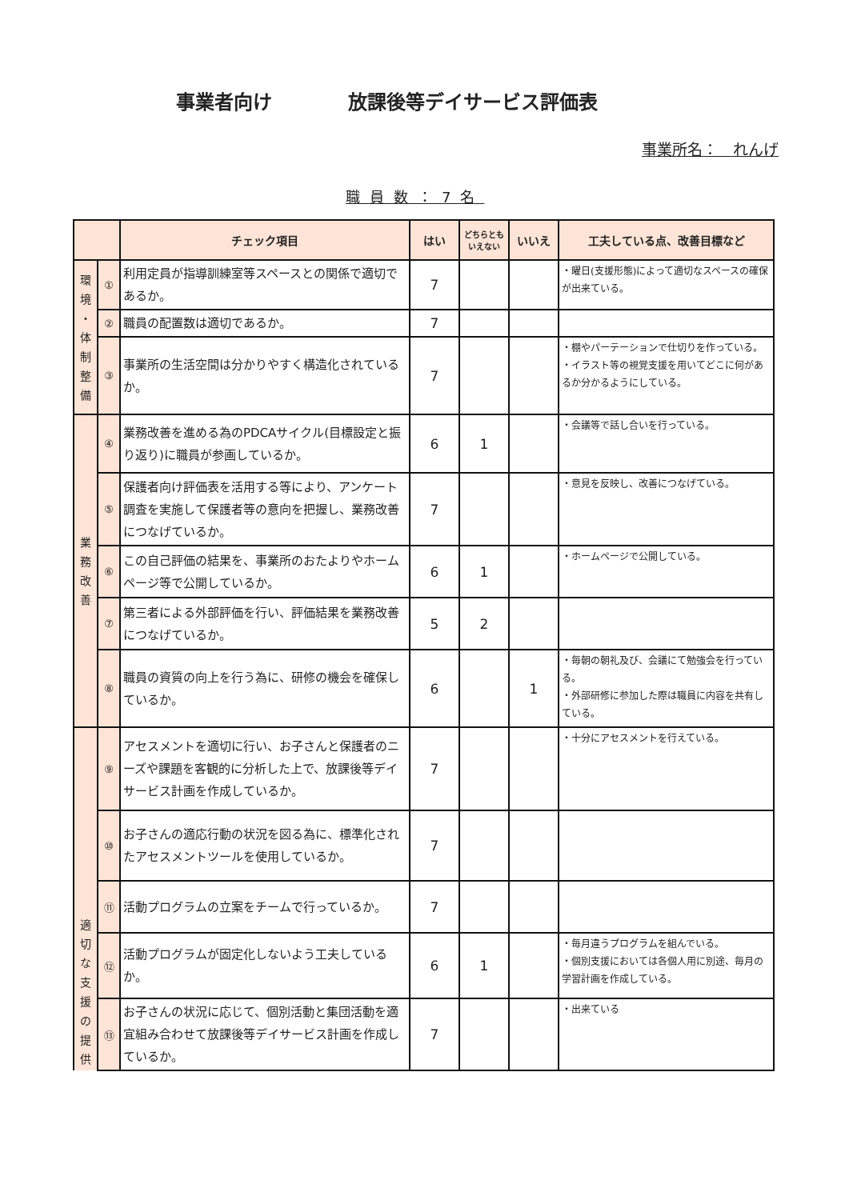事業者向け 放課後等デイサービス評価表
事業所名：　れんげ
職員数：7名
| | | チェック項目 | はい | どちらとも いえない | いいえ | 工夫している点、改善目標など |
| --- | --- | --- | --- | --- | --- | --- |
| 環 境 ・ 体 制 整 備 | ① | 利用定員が指導訓練室等スペースとの関係で適切であるか。 | 7 | | | ・曜日(支援形態)によって適切なスペースの確保が出来ている。 |
| | ② | 職員の配置数は適切であるか。 | 7 | | | |
| | ③ | 事業所の生活空間は分かりやすく構造化されているか。 | 7 | | | ・棚やパーテーションで仕切りを作っている。 ・イラスト等の視覚支援を用いてどこに何があるか分かるようにしている。 |
| 業 務 改 善 | ④ | 業務改善を進める為のPDCAサイクル(目標設定と振り返り)に職員が参画しているか。 | 6 | 1 | | ・会議等で話し合いを行っている。 |
| | ⑤ | 保護者向け評価表を活用する等により、アンケート調査を実施して保護者等の意向を把握し、業務改善につなげているか。 | 7 | | | ・意見を反映し、改善につなげている。 |
| | ⑥ | この自己評価の結果を、事業所のおたよりやホームページ等で公開しているか。 | 6 | 1 | | ・ホームページで公開している。 |
| | ⑦ | 第三者による外部評価を行い、評価結果を業務改善につなげているか。 | 5 | 2 | | |
| | ⑧ | 職員の資質の向上を行う為に、研修の機会を確保しているか。 | 6 | | 1 | ・毎朝の朝礼及び、会議にて勉強会を行っている。 ・外部研修に参加した際は職員に内容を共有している。 |
| 適 切 な 支 援 の 提 供 | ⑨ | アセスメントを適切に行い、お子さんと保護者のニーズや課題を客観的に分析した上で、放課後等デイサービス計画を作成しているか。 | 7 | | | ・十分にアセスメントを行えている。 |
| | ⑩ | お子さんの適応行動の状況を図る為に、標準化されたアセスメントツールを使用しているか。 | 7 | | | |
| | ⑪ | 活動プログラムの立案をチームで行っているか。 | 7 | | | |
| | ⑫ | 活動プログラムが固定化しないよう工夫しているか。 | 6 | 1 | | ・毎月違うプログラムを組んでいる。 ・個別支援においては各個人用に別途、毎月の学習計画を作成している。 |
| | ⑬ | お子さんの状況に応じて、個別活動と集団活動を適宜組み合わせて放課後等デイサービス計画を作成しているか。 | 7 | | | ・出来ている |